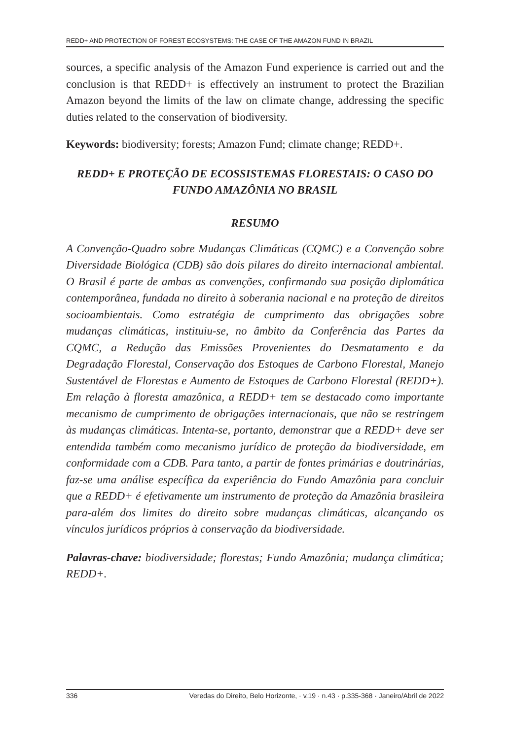REDD+ AND PROTECTION OF FOREST ECOSYSTEMS: THE CASE OF THE AMAZON FUND IN BRAZIL
sources, a specific analysis of the Amazon Fund experience is carried out and the conclusion is that REDD+ is effectively an instrument to protect the Brazilian Amazon beyond the limits of the law on climate change, addressing the specific duties related to the conservation of biodiversity.
Keywords: biodiversity; forests; Amazon Fund; climate change; REDD+.
REDD+ E PROTEÇÃO DE ECOSSISTEMAS FLORESTAIS: O CASO DO FUNDO AMAZÔNIA NO BRASIL
RESUMO
A Convenção-Quadro sobre Mudanças Climáticas (CQMC) e a Convenção sobre Diversidade Biológica (CDB) são dois pilares do direito internacional ambiental. O Brasil é parte de ambas as convenções, confirmando sua posição diplomática contemporânea, fundada no direito à soberania nacional e na proteção de direitos socioambientais. Como estratégia de cumprimento das obrigações sobre mudanças climáticas, instituiu-se, no âmbito da Conferência das Partes da CQMC, a Redução das Emissões Provenientes do Desmatamento e da Degradação Florestal, Conservação dos Estoques de Carbono Florestal, Manejo Sustentável de Florestas e Aumento de Estoques de Carbono Florestal (REDD+). Em relação à floresta amazônica, a REDD+ tem se destacado como importante mecanismo de cumprimento de obrigações internacionais, que não se restringem às mudanças climáticas. Intenta-se, portanto, demonstrar que a REDD+ deve ser entendida também como mecanismo jurídico de proteção da biodiversidade, em conformidade com a CDB. Para tanto, a partir de fontes primárias e doutrinárias, faz-se uma análise específica da experiência do Fundo Amazônia para concluir que a REDD+ é efetivamente um instrumento de proteção da Amazônia brasileira para-além dos limites do direito sobre mudanças climáticas, alcançando os vínculos jurídicos próprios à conservação da biodiversidade.
Palavras-chave: biodiversidade; florestas; Fundo Amazônia; mudança climática; REDD+.
336 Veredas do Direito, Belo Horizonte, · v.19 · n.43 · p.335-368 · Janeiro/Abril de 2022